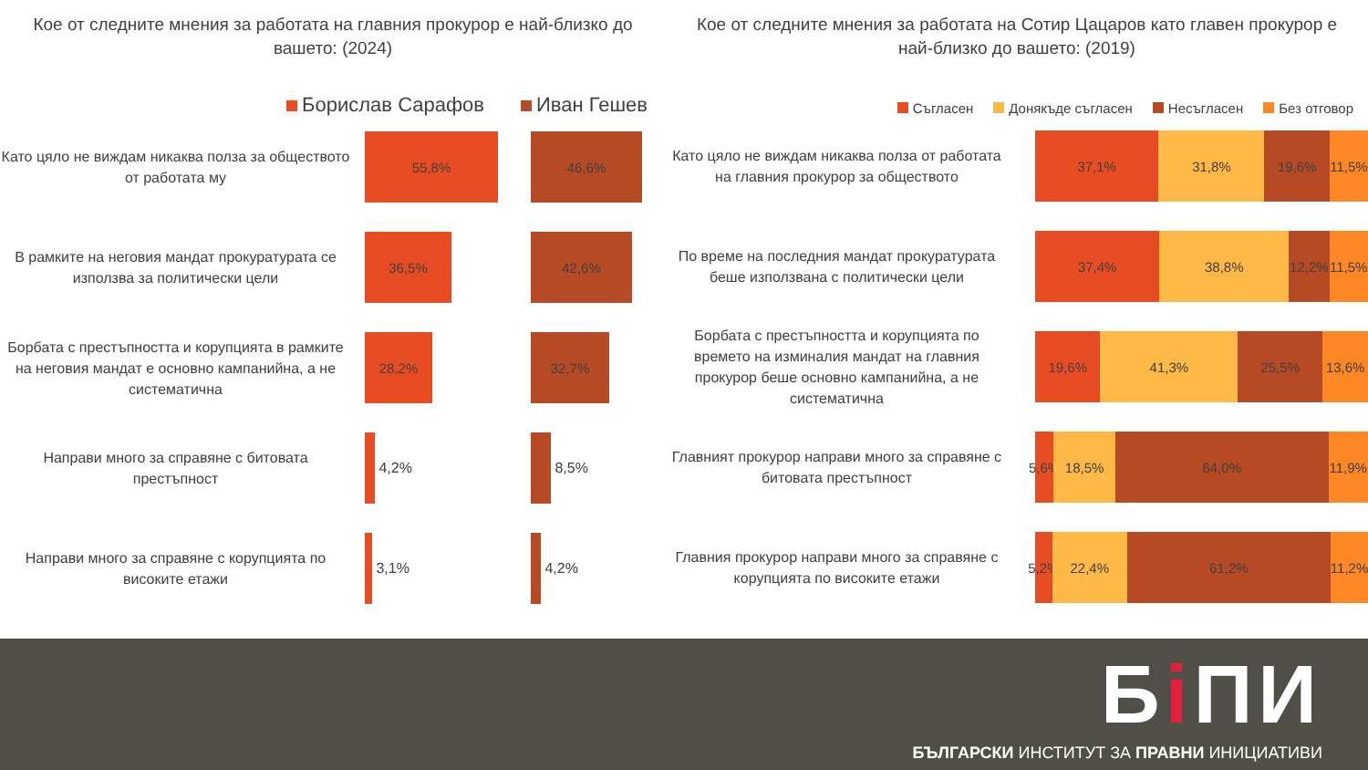Кое от следните мнения за работата на главния прокурор е най-близко до вашето: (2024)
Борислав Сарафов Иван Гешев
Като цяло не виждам никаква полза за обществото от работата му
55,8% 46,6%
В рамките на неговия мандат прокуратурата се използва за политически цели
36,5% 42,6%
Борбата с престъпността и корупцията в рамките на неговия мандат е основно кампанийна, а не систематична
28,2% 32,7%
Направи много за справяне с битовата престъпност
4,2%
8,5%
Направи много за справяне с корупцията по високите етажи
3,1%
4,2%
Кое от следните мнения за работата на Сотир Цацаров като главен прокурор е най-близко до вашето: (2019)
Съгласен Донякъде съгласен Несъгласен Без отговор
Като цяло не виждам никаква полза от работата на главния прокурор за обществото
37,1% 31,8% 19,6% 11,5%
По време на последния мандат прокуратурата беше използвана с политически цели
37,4% 38,8% 12,2% 11,5%
Борбата с престъпността и корупцията по времето на изминалия мандат на главния прокурор беше основно кампанийна, а не систематична
19,6% 41,3% 25,5% 13,6%
Главният прокурор направи много за справяне с битовата престъпност
5,6% 18,5% 64,0% 11,9%
Главния прокурор направи много за справяне с корупцията по високите етажи
5,2% 22,4% 61,2% 11,2%
Бi ПИ
БЪЛГАРСКИ ИНСТИТУТ ЗА ПРАВНИ ИНИЦИАТИВИ